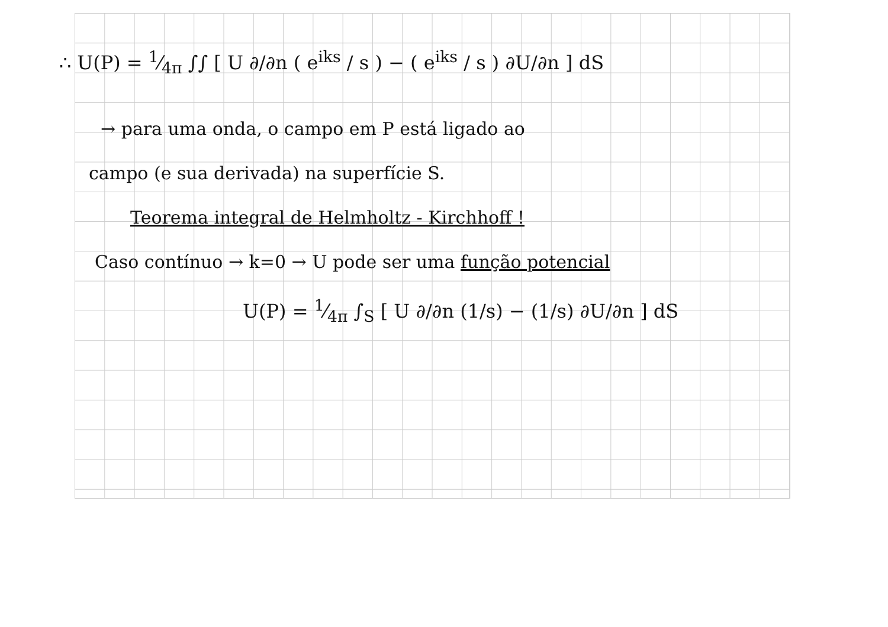∴ U(P) = 1⁄4π ∫∫ [ U ∂/∂n ( e<sup>iks</sup> / s ) − ( e<sup>iks</sup> / s ) ∂U/∂n ] dS
→ para uma onda, o campo em P está ligado ao
campo (e sua derivada) na superfície S.
Teorema integral de Helmholtz - Kirchhoff !
Caso contínuo → k=0 → U pode ser uma função potencial
U(P) = 1⁄4π ∫<sub>S</sub> [ U ∂/∂n (1/s) − (1/s) ∂U/∂n ] dS